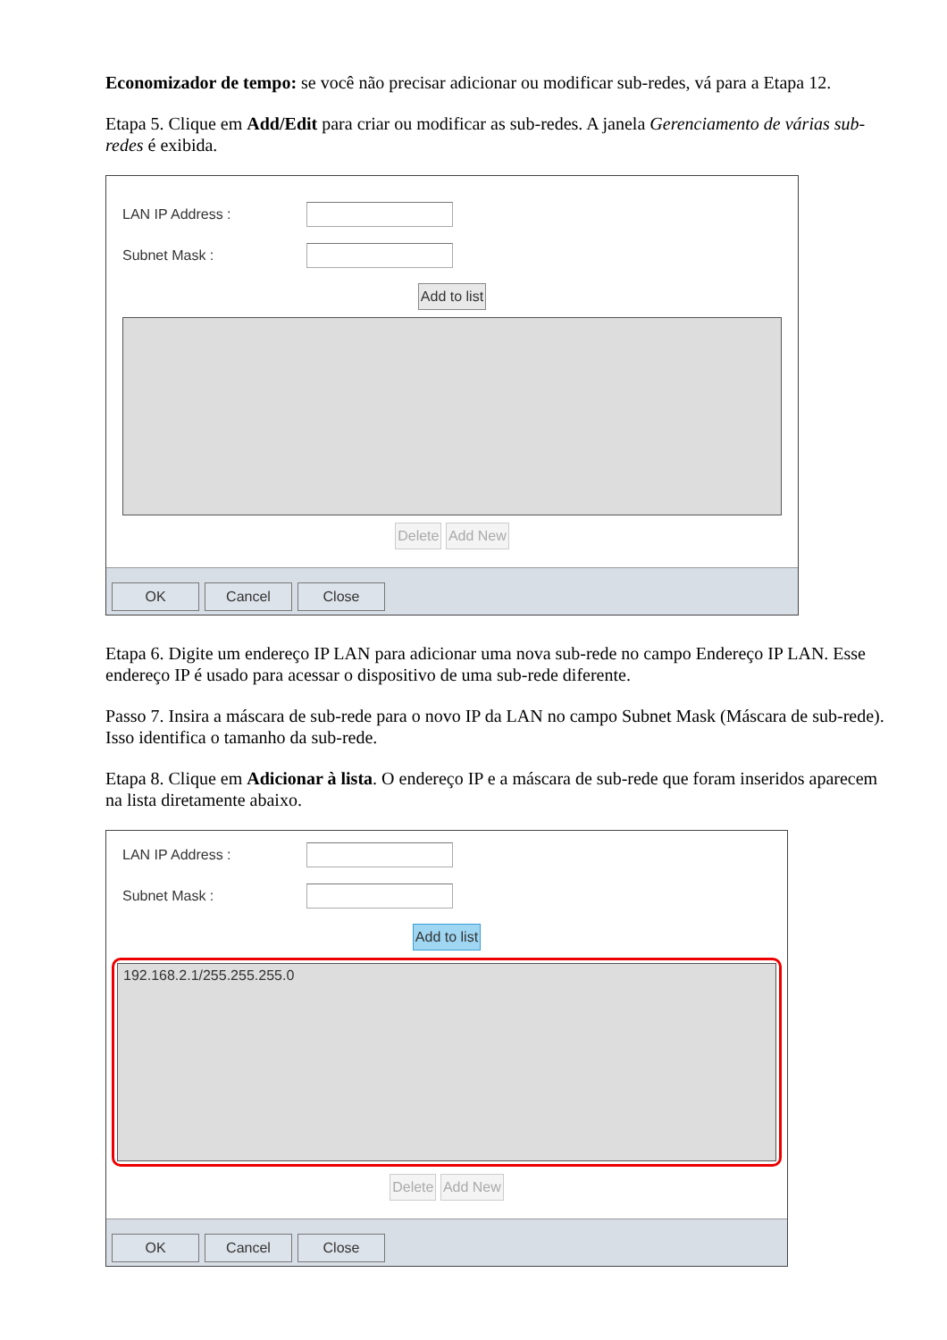Economizador de tempo: se você não precisar adicionar ou modificar sub-redes, vá para a Etapa 12.
Etapa 5. Clique em Add/Edit para criar ou modificar as sub-redes. A janela Gerenciamento de várias sub-redes é exibida.
LAN IP Address :
Subnet Mask :
Add to list
Delete Add New
OK Cancel Close
Etapa 6. Digite um endereço IP LAN para adicionar uma nova sub-rede no campo Endereço IP LAN. Esse endereço IP é usado para acessar o dispositivo de uma sub-rede diferente.
Passo 7. Insira a máscara de sub-rede para o novo IP da LAN no campo Subnet Mask (Máscara de sub-rede). Isso identifica o tamanho da sub-rede.
Etapa 8. Clique em Adicionar à lista. O endereço IP e a máscara de sub-rede que foram inseridos aparecem na lista diretamente abaixo.
LAN IP Address :
Subnet Mask :
Add to list
192.168.2.1/255.255.255.0
Delete Add New
OK Cancel Close